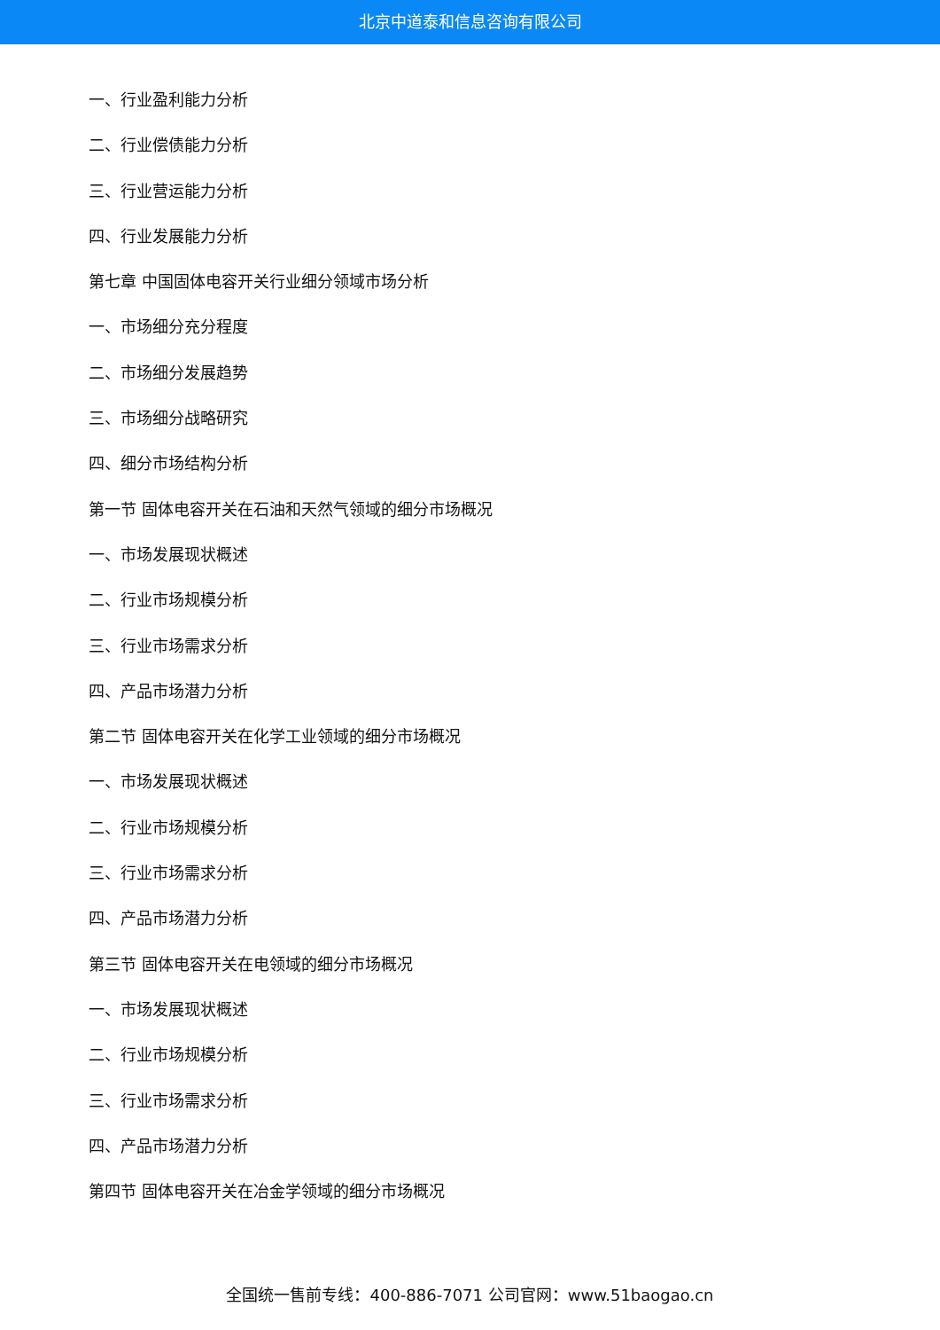北京中道泰和信息咨询有限公司
一、行业盈利能力分析
二、行业偿债能力分析
三、行业营运能力分析
四、行业发展能力分析
第七章 中国固体电容开关行业细分领域市场分析
一、市场细分充分程度
二、市场细分发展趋势
三、市场细分战略研究
四、细分市场结构分析
第一节 固体电容开关在石油和天然气领域的细分市场概况
一、市场发展现状概述
二、行业市场规模分析
三、行业市场需求分析
四、产品市场潜力分析
第二节 固体电容开关在化学工业领域的细分市场概况
一、市场发展现状概述
二、行业市场规模分析
三、行业市场需求分析
四、产品市场潜力分析
第三节 固体电容开关在电领域的细分市场概况
一、市场发展现状概述
二、行业市场规模分析
三、行业市场需求分析
四、产品市场潜力分析
第四节 固体电容开关在冶金学领域的细分市场概况
全国统一售前专线：400-886-7071 公司官网：www.51baogao.cn